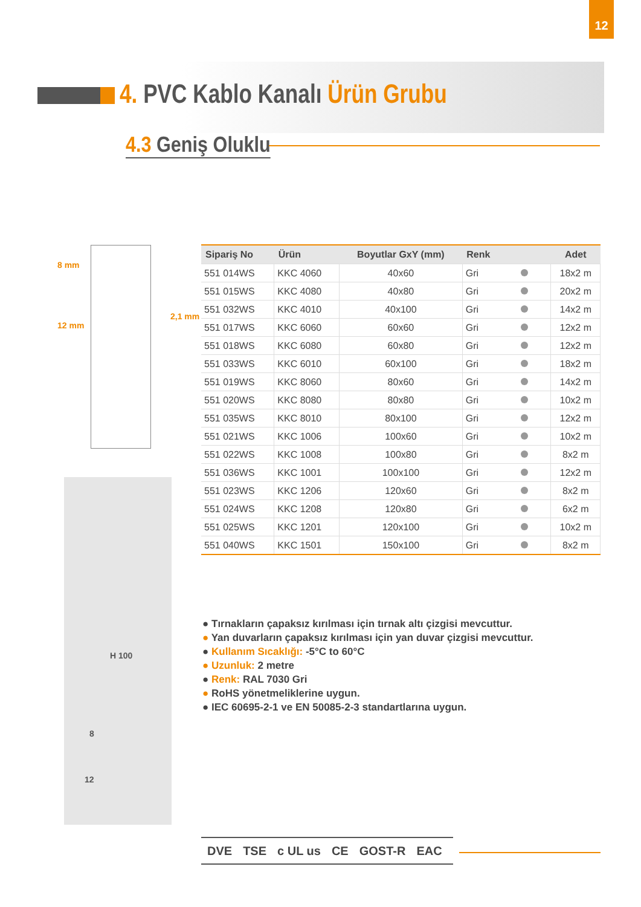12
4. PVC Kablo Kanalı Ürün Grubu
4.3 Geniş Oluklu
8 mm
12 mm
2,1 mm
H 100
8
12
| Sipariş No | Ürün | Boyutlar GxY (mm) | Renk | Adet |
| --- | --- | --- | --- | --- |
| 551 014WS | KKC 4060 | 40x60 | Gri | 18x2 m |
| 551 015WS | KKC 4080 | 40x80 | Gri | 20x2 m |
| 551 032WS | KKC 4010 | 40x100 | Gri | 14x2 m |
| 551 017WS | KKC 6060 | 60x60 | Gri | 12x2 m |
| 551 018WS | KKC 6080 | 60x80 | Gri | 12x2 m |
| 551 033WS | KKC 6010 | 60x100 | Gri | 18x2 m |
| 551 019WS | KKC 8060 | 80x60 | Gri | 14x2 m |
| 551 020WS | KKC 8080 | 80x80 | Gri | 10x2 m |
| 551 035WS | KKC 8010 | 80x100 | Gri | 12x2 m |
| 551 021WS | KKC 1006 | 100x60 | Gri | 10x2 m |
| 551 022WS | KKC 1008 | 100x80 | Gri | 8x2 m |
| 551 036WS | KKC 1001 | 100x100 | Gri | 12x2 m |
| 551 023WS | KKC 1206 | 120x60 | Gri | 8x2 m |
| 551 024WS | KKC 1208 | 120x80 | Gri | 6x2 m |
| 551 025WS | KKC 1201 | 120x100 | Gri | 10x2 m |
| 551 040WS | KKC 1501 | 150x100 | Gri | 8x2 m |
● Tırnakların çapaksız kırılması için tırnak altı çizgisi mevcuttur.
● Yan duvarların çapaksız kırılması için yan duvar çizgisi mevcuttur.
● Kullanım Sıcaklığı: -5°C to 60°C
● Uzunluk: 2 metre
● Renk: RAL 7030 Gri
● RoHS yönetmeliklerine uygun.
● IEC 60695-2-1 ve EN 50085-2-3 standartlarına uygun.
DVE TSE c UL us CE GOST-R EAC